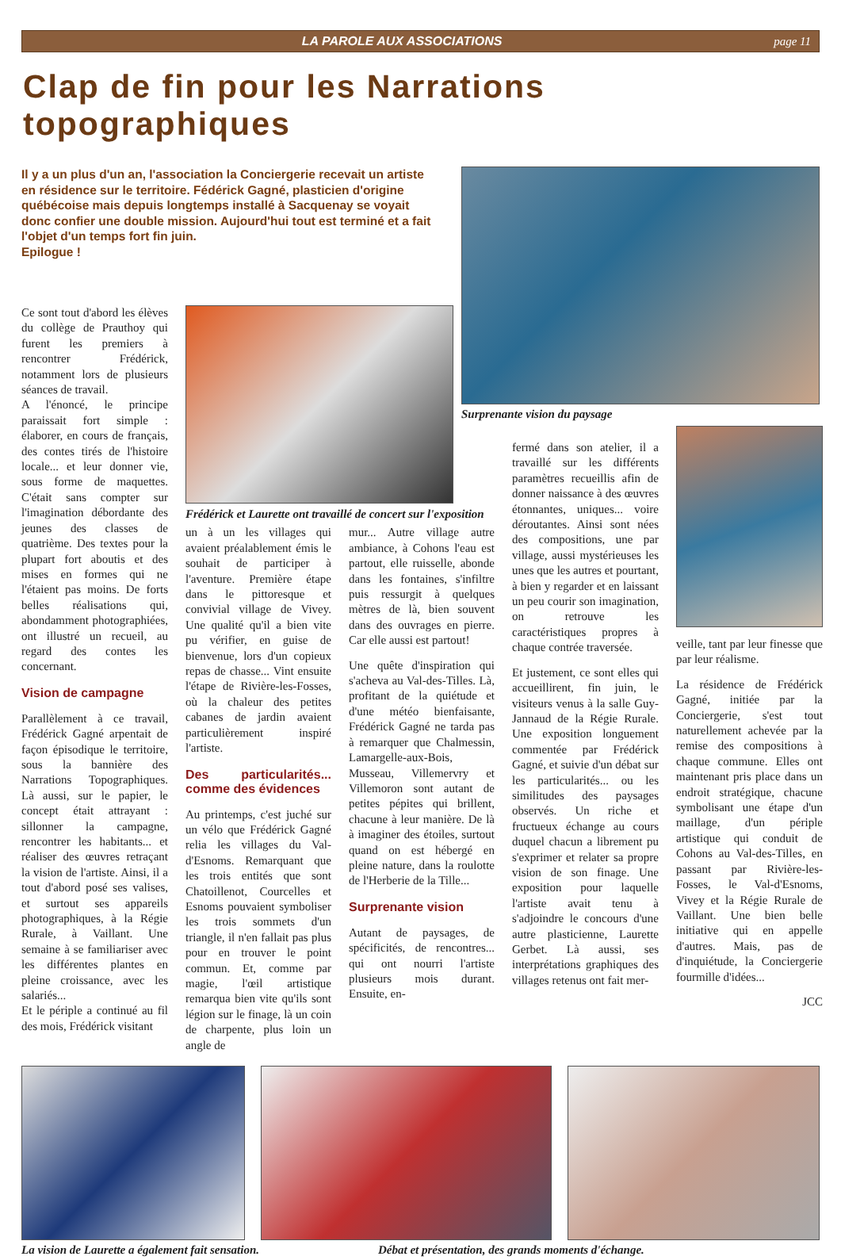LA PAROLE AUX ASSOCIATIONS page 11
Clap de fin pour les Narrations topographiques
Il y a un plus d'un an, l'association la Conciergerie recevait un artiste en résidence sur le territoire. Fédérick Gagné, plasticien d'origine québécoise mais depuis longtemps installé à Sacquenay se voyait donc confier une double mission. Aujourd'hui tout est terminé et a fait l'objet d'un temps fort fin juin.
Epilogue !
Surprenante vision du paysage
Ce sont tout d'abord les élèves du collège de Prauthoy qui furent les premiers à rencontrer Frédérick, notamment lors de plusieurs séances de travail.
A l'énoncé, le principe paraissait fort simple : élaborer, en cours de français, des contes tirés de l'histoire locale... et leur donner vie, sous forme de maquettes. C'était sans compter sur l'imagination débordante des jeunes des classes de quatrième. Des textes pour la plupart fort aboutis et des mises en formes qui ne l'étaient pas moins. De forts belles réalisations qui, abondamment photographiées, ont illustré un recueil, au regard des contes les concernant.
Vision de campagne
Parallèlement à ce travail, Frédérick Gagné arpentait de façon épisodique le territoire, sous la bannière des Narrations Topographiques. Là aussi, sur le papier, le concept était attrayant : sillonner la campagne, rencontrer les habitants... et réaliser des œuvres retraçant la vision de l'artiste. Ainsi, il a tout d'abord posé ses valises, et surtout ses appareils photographiques, à la Régie Rurale, à Vaillant. Une semaine à se familiariser avec les différentes plantes en pleine croissance, avec les salariés...
Et le périple a continué au fil des mois, Frédérick visitant
Frédérick et Laurette ont travaillé de concert sur l'exposition
un à un les villages qui avaient préalablement émis le souhait de participer à l'aventure. Première étape dans le pittoresque et convivial village de Vivey. Une qualité qu'il a bien vite pu vérifier, en guise de bienvenue, lors d'un copieux repas de chasse... Vint ensuite l'étape de Rivière-les-Fosses, où la chaleur des petites cabanes de jardin avaient particulièrement inspiré l'artiste.
Des particularités... comme des évidences
Au printemps, c'est juché sur un vélo que Frédérick Gagné relia les villages du Val-d'Esnoms. Remarquant que les trois entités que sont Chatoillenot, Courcelles et Esnoms pouvaient symboliser les trois sommets d'un triangle, il n'en fallait pas plus pour en trouver le point commun. Et, comme par magie, l'œil artistique remarqua bien vite qu'ils sont légion sur le finage, là un coin de charpente, plus loin un angle de
mur... Autre village autre ambiance, à Cohons l'eau est partout, elle ruisselle, abonde dans les fontaines, s'infiltre puis ressurgit à quelques mètres de là, bien souvent dans des ouvrages en pierre. Car elle aussi est partout!
Une quête d'inspiration qui s'acheva au Val-des-Tilles. Là, profitant de la quiétude et d'une météo bienfaisante, Frédérick Gagné ne tarda pas à remarquer que Chalmessin, Lamargelle-aux-Bois, Musseau, Villemervry et Villemoron sont autant de petites pépites qui brillent, chacune à leur manière. De là à imaginer des étoiles, surtout quand on est hébergé en pleine nature, dans la roulotte de l'Herberie de la Tille...
Surprenante vision
Autant de paysages, de spécificités, de rencontres... qui ont nourri l'artiste plusieurs mois durant. Ensuite, en-
fermé dans son atelier, il a travaillé sur les différents paramètres recueillis afin de donner naissance à des œuvres étonnantes, uniques... voire déroutantes. Ainsi sont nées des compositions, une par village, aussi mystérieuses les unes que les autres et pourtant, à bien y regarder et en laissant un peu courir son imagination, on retrouve les caractéristiques propres à chaque contrée traversée.
Et justement, ce sont elles qui accueillirent, fin juin, le visiteurs venus à la salle Guy-Jannaud de la Régie Rurale. Une exposition longuement commentée par Frédérick Gagné, et suivie d'un débat sur les particularités... ou les similitudes des paysages observés. Un riche et fructueux échange au cours duquel chacun a librement pu s'exprimer et relater sa propre vision de son finage. Une exposition pour laquelle l'artiste avait tenu à s'adjoindre le concours d'une autre plasticienne, Laurette Gerbet. Là aussi, ses interprétations graphiques des villages retenus ont fait mer-
veille, tant par leur finesse que par leur réalisme.
La résidence de Frédérick Gagné, initiée par la Conciergerie, s'est tout naturellement achevée par la remise des compositions à chaque commune. Elles ont maintenant pris place dans un endroit stratégique, chacune symbolisant une étape d'un maillage, d'un périple artistique qui conduit de Cohons au Val-des-Tilles, en passant par Rivière-les-Fosses, le Val-d'Esnoms, Vivey et la Régie Rurale de Vaillant. Une bien belle initiative qui en appelle d'autres. Mais, pas de d'inquiétude, la Conciergerie fourmille d'idées...
JCC
La vision de Laurette a également fait sensation.
Débat et présentation, des grands moments d'échange.